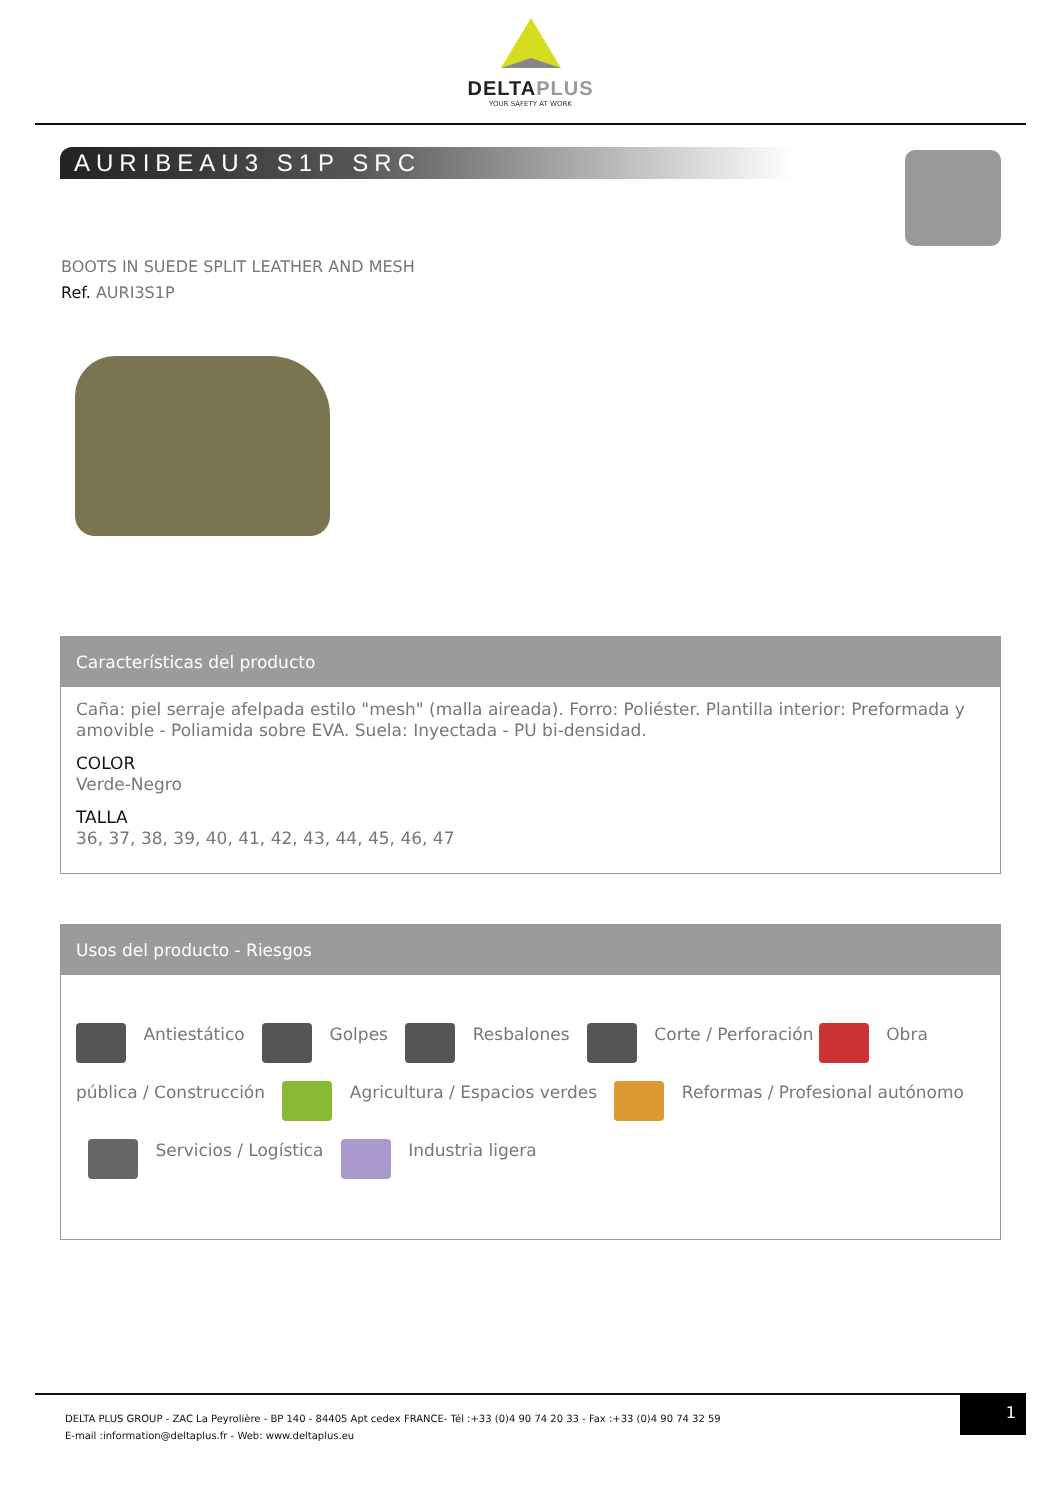DELTAPLUS
YOUR SAFETY AT WORK
AURIBEAU3 S1P SRC
BOOTS IN SUEDE SPLIT LEATHER AND MESH
Ref. AURI3S1P
Características del producto
Caña: piel serraje afelpada estilo "mesh" (malla aireada). Forro: Poliéster. Plantilla interior: Preformada y amovible - Poliamida sobre EVA. Suela: Inyectada - PU bi-densidad.
COLOR
Verde-Negro
TALLA
36, 37, 38, 39, 40, 41, 42, 43, 44, 45, 46, 47
Usos del producto - Riesgos
Antiestático Golpes Resbalones Corte / Perforación Obra pública / Construcción Agricultura / Espacios verdes Reformas / Profesional autónomo Servicios / Logística Industria ligera
DELTA PLUS GROUP - ZAC La Peyrolière - BP 140 - 84405 Apt cedex FRANCE- Tél :+33 (0)4 90 74 20 33 - Fax :+33 (0)4 90 74 32 59
E-mail :information@deltaplus.fr - Web: www.deltaplus.eu
1